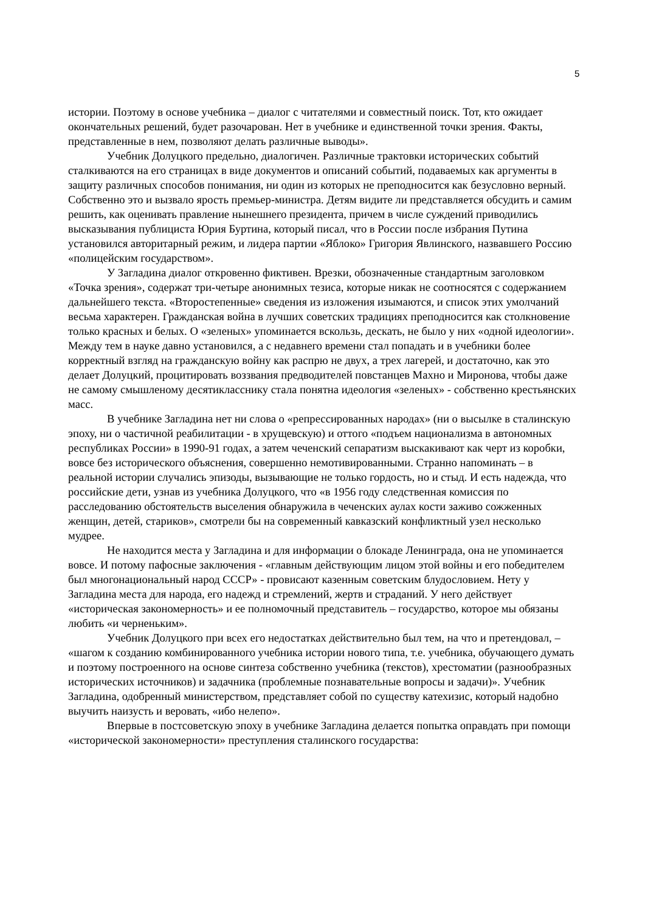5
истории. Поэтому в основе учебника – диалог с читателями и совместный поиск. Тот, кто ожидает окончательных решений, будет разочарован. Нет в учебнике и единственной точки зрения. Факты, представленные в нем, позволяют делать различные выводы».
Учебник Долуцкого предельно, диалогичен. Различные трактовки исторических событий сталкиваются на его страницах в виде документов и описаний событий, подаваемых как аргументы в защиту различных способов понимания, ни один из которых не преподносится как безусловно верный. Собственно это и вызвало ярость премьер-министра. Детям видите ли представляется обсудить и самим решить, как оценивать правление нынешнего президента, причем в числе суждений приводились высказывания публициста Юрия Буртина, который писал, что в России после избрания Путина установился авторитарный режим, и лидера партии «Яблоко» Григория Явлинского, назвавшего Россию «полицейским государством».
У Загладина диалог откровенно фиктивен. Врезки, обозначенные стандартным заголовком «Точка зрения», содержат три-четыре анонимных тезиса, которые никак не соотносятся с содержанием дальнейшего текста. «Второстепенные» сведения из изложения изымаются, и список этих умолчаний весьма характерен. Гражданская война в лучших советских традициях преподносится как столкновение только красных и белых. О «зеленых» упоминается вскользь, дескать, не было у них «одной идеологии». Между тем в науке давно установился, а с недавнего времени стал попадать и в учебники более корректный взгляд на гражданскую войну как распрю не двух, а трех лагерей, и достаточно, как это делает Долуцкий, процитировать воззвания предводителей повстанцев Махно и Миронова, чтобы даже не самому смышленому десятикласснику стала понятна идеология «зеленых» - собственно крестьянских масс.
В учебнике Загладина нет ни слова о «репрессированных народах» (ни о высылке в сталинскую эпоху, ни о частичной реабилитации - в хрущевскую) и оттого «подъем национализма в автономных республиках России» в 1990-91 годах, а затем чеченский сепаратизм выскакивают как черт из коробки, вовсе без исторического объяснения, совершенно немотивированными. Странно напоминать – в реальной истории случались эпизоды, вызывающие не только гордость, но и стыд. И есть надежда, что российские дети, узнав из учебника Долуцкого, что «в 1956 году следственная комиссия по расследованию обстоятельств выселения обнаружила в чеченских аулах кости заживо сожженных женщин, детей, стариков», смотрели бы на современный кавказский конфликтный узел несколько мудрее.
Не находится места у Загладина и для информации о блокаде Ленинграда, она не упоминается вовсе. И потому пафосные заключения - «главным действующим лицом этой войны и его победителем был многонациональный народ СССР» - провисают казенным советским блудословием. Нету у Загладина места для народа, его надежд и стремлений, жертв и страданий. У него действует «историческая закономерность» и ее полномочный представитель – государство, которое мы обязаны любить «и черненьким».
Учебник Долуцкого при всех его недостатках действительно был тем, на что и претендовал, – «шагом к созданию комбинированного учебника истории нового типа, т.е. учебника, обучающего думать и поэтому построенного на основе синтеза собственно учебника (текстов), хрестоматии (разнообразных исторических источников) и задачника (проблемные познавательные вопросы и задачи)». Учебник Загладина, одобренный министерством, представляет собой по существу катехизис, который надобно выучить наизусть и веровать, «ибо нелепо».
Впервые в постсоветскую эпоху в учебнике Загладина делается попытка оправдать при помощи «исторической закономерности» преступления сталинского государства: